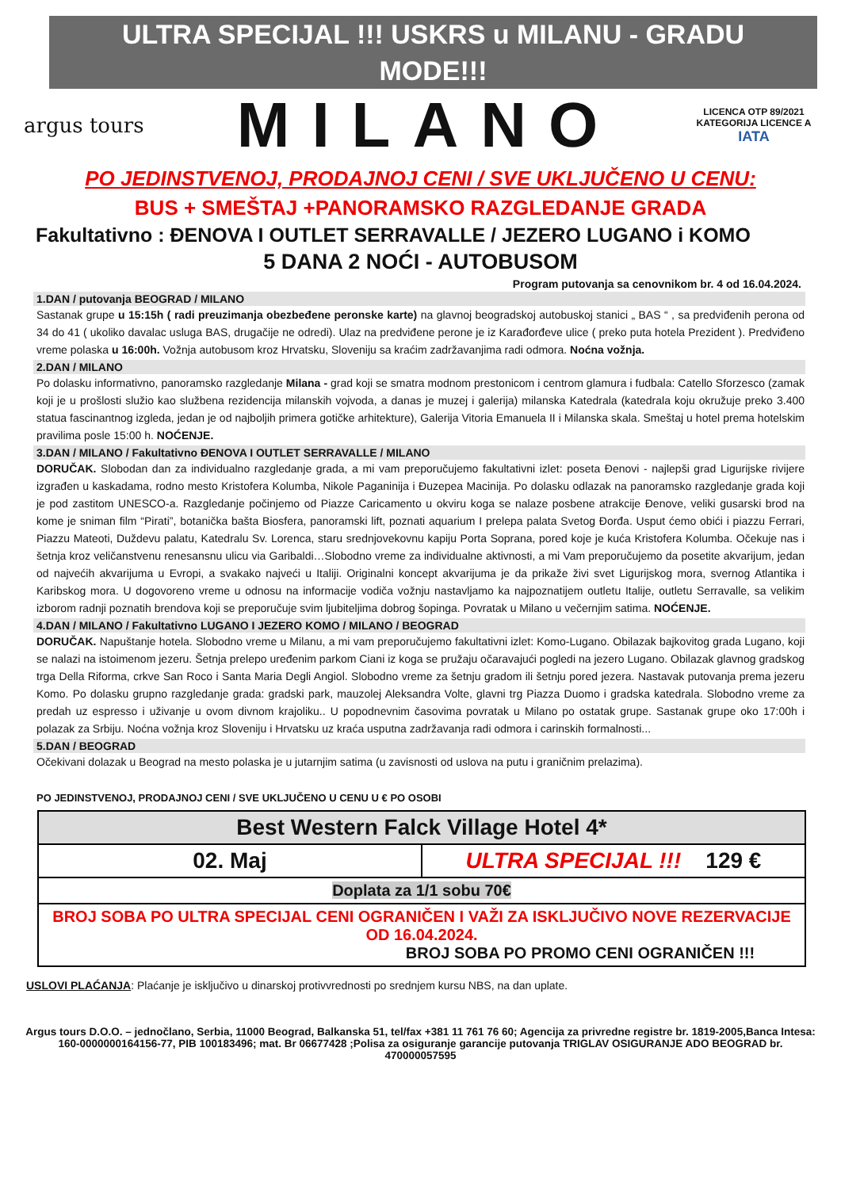ULTRA SPECIJAL !!! USKRS u MILANU - GRADU MODE!!!
argus tours
MILANO
LICENCA OTP 89/2021
KATEGORIJA LICENCE A
IATA
PO JEDINSTVENOJ, PRODAJNOJ CENI / SVE UKLJUČENO U CENU:
BUS + SMEŠTAJ +PANORAMSKO RAZGLEDANJE GRADA
Fakultativno : ĐENOVA I OUTLET SERRAVALLE / JEZERO LUGANO i KOMO
5 DANA 2 NOĆI - AUTOBUSOM
Program putovanja sa cenovnikom br. 4 od 16.04.2024.
1.DAN / putovanja BEOGRAD / MILANO
Sastanak grupe u 15:15h ( radi preuzimanja obezbeđene peronske karte) na glavnoj beogradskoj autobuskoj stanici „ BAS “ , sa predviđenih perona od 34 do 41 ( ukoliko davalac usluga BAS, drugačije ne odredi). Ulaz na predviđene perone je iz Karađorđeve ulice ( preko puta hotela Prezident ). Predviđeno vreme polaska u 16:00h. Vožnja autobusom kroz Hrvatsku, Sloveniju sa kraćim zadržavanjima radi odmora. Noćna vožnja.
2.DAN / MILANO
Po dolasku informativno, panoramsko razgledanje Milana - grad koji se smatra modnom prestonicom i centrom glamura i fudbala: Catello Sforzesco (zamak koji je u prošlosti služio kao službena rezidencija milanskih vojvoda, a danas je muzej i galerija) milanska Katedrala (katedrala koju okružuje preko 3.400 statua fascinantnog izgleda, jedan je od najboljih primera gotičke arhitekture), Galerija Vitoria Emanuela II i Milanska skala. Smeštaj u hotel prema hotelskim pravilima posle 15:00 h. NOĆENJE.
3.DAN / MILANO / Fakultativno ĐENOVA I OUTLET SERRAVALLE / MILANO
DORUČAK. Slobodan dan za individualno razgledanje grada, a mi vam preporučujemo fakultativni izlet: poseta Đenovi - najlepši grad Ligurijske rivijere izgrađen u kaskadama, rodno mesto Kristofera Kolumba, Nikole Paganinija i Đuzepea Macinija. Po dolasku odlazak na panoramsko razgledanje grada koji je pod zastitom UNESCO-a. Razgledanje počinjemo od Piazze Caricamento u okviru koga se nalaze posbene atrakcije Đenove, veliki gusarski brod na kome je sniman film “Pirati”, botanička bašta Biosfera, panoramski lift, poznati aquarium I prelepa palata Svetog Đorđa. Usput ćemo obići i piazzu Ferrari, Piazzu Mateoti, Duždevu palatu, Katedralu Sv. Lorenca, staru srednjovekovnu kapiju Porta Soprana, pored koje je kuća Kristofera Kolumba. Očekuje nas i šetnja kroz veličanstvenu renesansnu ulicu via Garibaldi…Slobodno vreme za individualne aktivnosti, a mi Vam preporučujemo da posetite akvarijum, jedan od najvećih akvarijuma u Evropi, a svakako najveći u Italiji. Originalni koncept akvarijuma je da prikaže živi svet Ligurijskog mora, svernog Atlantika i Karibskog mora. U dogovoreno vreme u odnosu na informacije vodiča vožnju nastavljamo ka najpoznatijem outletu Italije, outletu Serravalle, sa velikim izborom radnji poznatih brendova koji se preporučuje svim ljubiteljima dobrog šopinga. Povratak u Milano u večernjim satima. NOĆENJE.
4.DAN / MILANO / Fakultativno LUGANO I JEZERO KOMO / MILANO / BEOGRAD
DORUČAK. Napuštanje hotela. Slobodno vreme u Milanu, a mi vam preporučujemo fakultativni izlet: Komo-Lugano. Obilazak bajkovitog grada Lugano, koji se nalazi na istoimenom jezeru. Šetnja prelepo uređenim parkom Ciani iz koga se pružaju očaravajući pogledi na jezero Lugano. Obilazak glavnog gradskog trga Della Riforma, crkve San Roco i Santa Maria Degli Angiol. Slobodno vreme za šetnju gradom ili šetnju pored jezera. Nastavak putovanja prema jezeru Komo. Po dolasku grupno razgledanje grada: gradski park, mauzolej Aleksandra Volte, glavni trg Piazza Duomo i gradska katedrala. Slobodno vreme za predah uz espresso i uživanje u ovom divnom krajoliku.. U popodnevnim časovima povratak u Milano po ostatak grupe. Sastanak grupe oko 17:00h i polazak za Srbiju. Noćna vožnja kroz Sloveniju i Hrvatsku uz kraća usputna zadržavanja radi odmora i carinskih formalnosti...
5.DAN / BEOGRAD
Očekivani dolazak u Beograd na mesto polaska je u jutarnjim satima (u zavisnosti od uslova na putu i graničnim prelazima).
PO JEDINSTVENOJ, PRODAJNOJ CENI / SVE UKLJUČENO U CENU U € PO OSOBI
| Best Western Falck Village Hotel 4* | |
| 02. Maj | ULTRA SPECIJAL !!! 129 € |
| Doplata za 1/1 sobu 70€ | |
| BROJ SOBA PO ULTRA SPECIJAL CENI OGRANIČEN I VAŽI ZA ISKLJUČIVO NOVE REZERVACIJE OD 16.04.2024. BROJ SOBA PO PROMO CENI OGRANIČEN !!! | |
USLOVI PLAĆANJA: Plaćanje je isključivo u dinarskoj protivvrednosti po srednjem kursu NBS, na dan uplate.
Argus tours D.O.O. – jednočlano, Serbia, 11000 Beograd, Balkanska 51, tel/fax +381 11 761 76 60; Agencija za privredne registre br. 1819-2005,Banca Intesa: 160-0000000164156-77, PIB 100183496; mat. Br 06677428 ;Polisa za osiguranje garancije putovanja TRIGLAV OSIGURANJE ADO BEOGRAD br. 470000057595